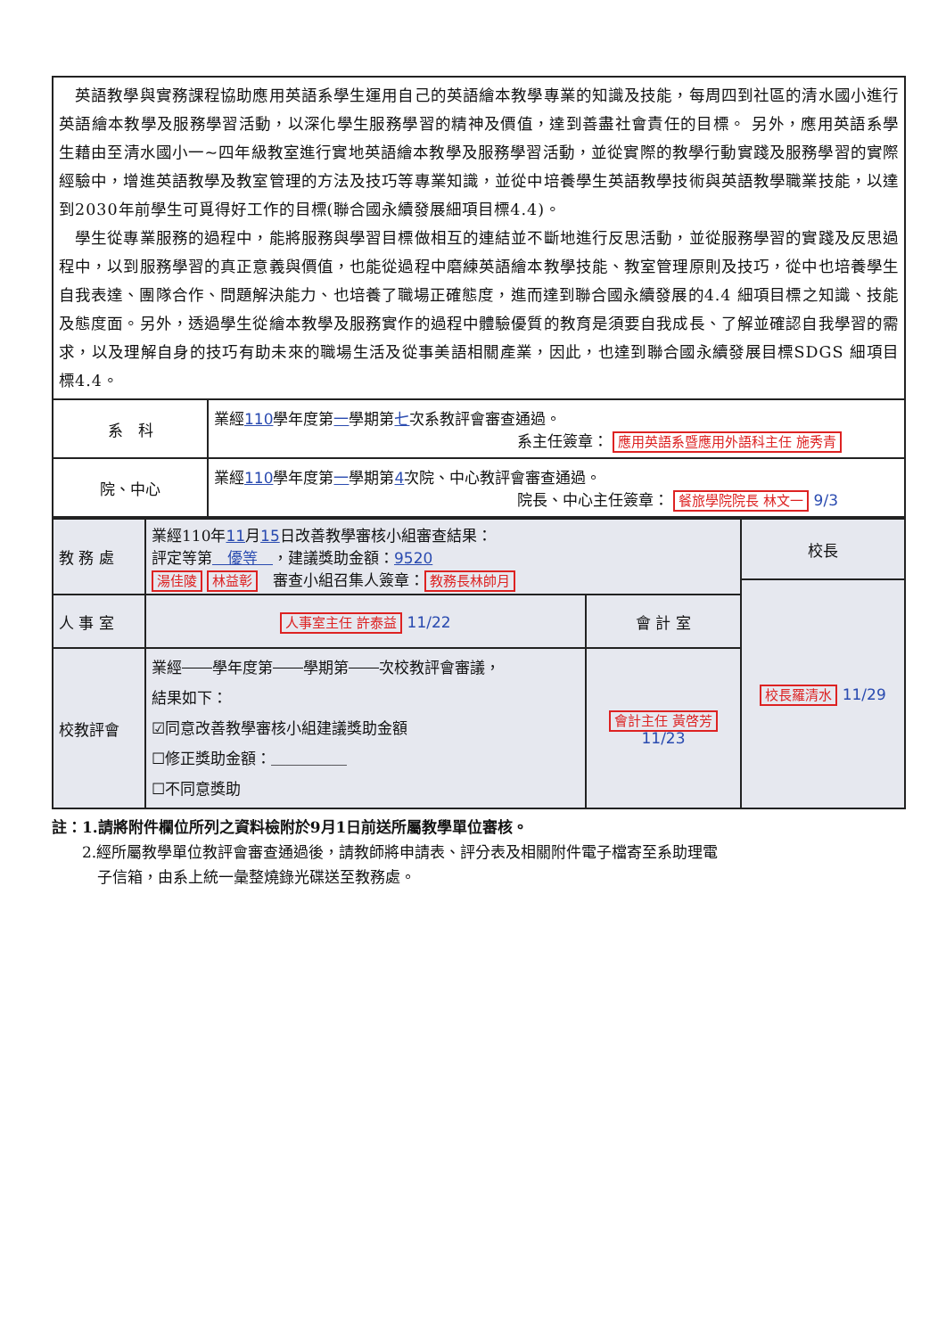| 英語教學與實務課程協助應用英語系學生運用自己的英語繪本教學專業的知識及技能，每周四到社區的清水國小進行英語繪本教學及服務學習活動，以深化學生服務學習的精神及價值，達到善盡社會責任的目標。 另外，應用英語系學生藉由至清水國小一~四年級教室進行實地英語繪本教學及服務學習活動，並從實際的教學行動實踐及服務學習的實際經驗中，增進英語教學及教室管理的方法及技巧等專業知識，並從中培養學生英語教學技術與英語教學職業技能，以達到2030年前學生可覓得好工作的目標(聯合國永續發展細項目標4.4)。 學生從專業服務的過程中，能將服務與學習目標做相互的連結並不斷地進行反思活動，並從服務學習的實踐及反思過程中，以到服務學習的真正意義與價值，也能從過程中磨練英語繪本教學技能、教室管理原則及技巧，從中也培養學生自我表達、團隊合作、問題解決能力、也培養了職場正確態度，進而達到聯合國永續發展的4.4 細項目標之知識、技能及態度面。另外，透過學生從繪本教學及服務實作的過程中體驗優質的教育是須要自我成長、了解並確認自我學習的需求，以及理解自身的技巧有助未來的職場生活及從事美語相關產業，因此，也達到聯合國永續發展目標SDGS 細項目標4.4。 | |
| 系 科 | 業經 110 學年度第 一 學期第 七 次系教評會審查通過。 系主任簽章： 應用英語系暨應用外語科主任 施秀青 |
| 院、中心 | 業經 110 學年度第 一 學期第 4 次院、中心教評會審查通過。 院長、中心主任簽章： 餐旅學院院長 林文一 9/3 |
| 教 務 處 | 業經110年 11 月 15 日改善教學審核小組審查結果： 評定等第 優等 ，建議獎助金額： 9520 湯佳陵 林益彰 審查小組召集人簽章： 教務長林帥月 | | 校長 |
| | | | 校長羅清水 11/29 |
| 人 事 室 | 人事室主任 許泰益 11/22 | 會 計 室 | |
| 校教評會 | 業經 學年度第 學期第 次校教評會審議， 結果如下： ☑同意改善教學審核小組建議獎助金額 ☐修正獎助金額：＿＿＿＿＿ ☐不同意獎助 | 會計主任 黃啓芳 11/23 | |
註：1.請將附件欄位所列之資料檢附於9月1日前送所屬教學單位審核。
　　2.經所屬教學單位教評會審查通過後，請教師將申請表、評分表及相關附件電子檔寄至系助理電
　　　子信箱，由系上統一彙整燒錄光碟送至教務處。